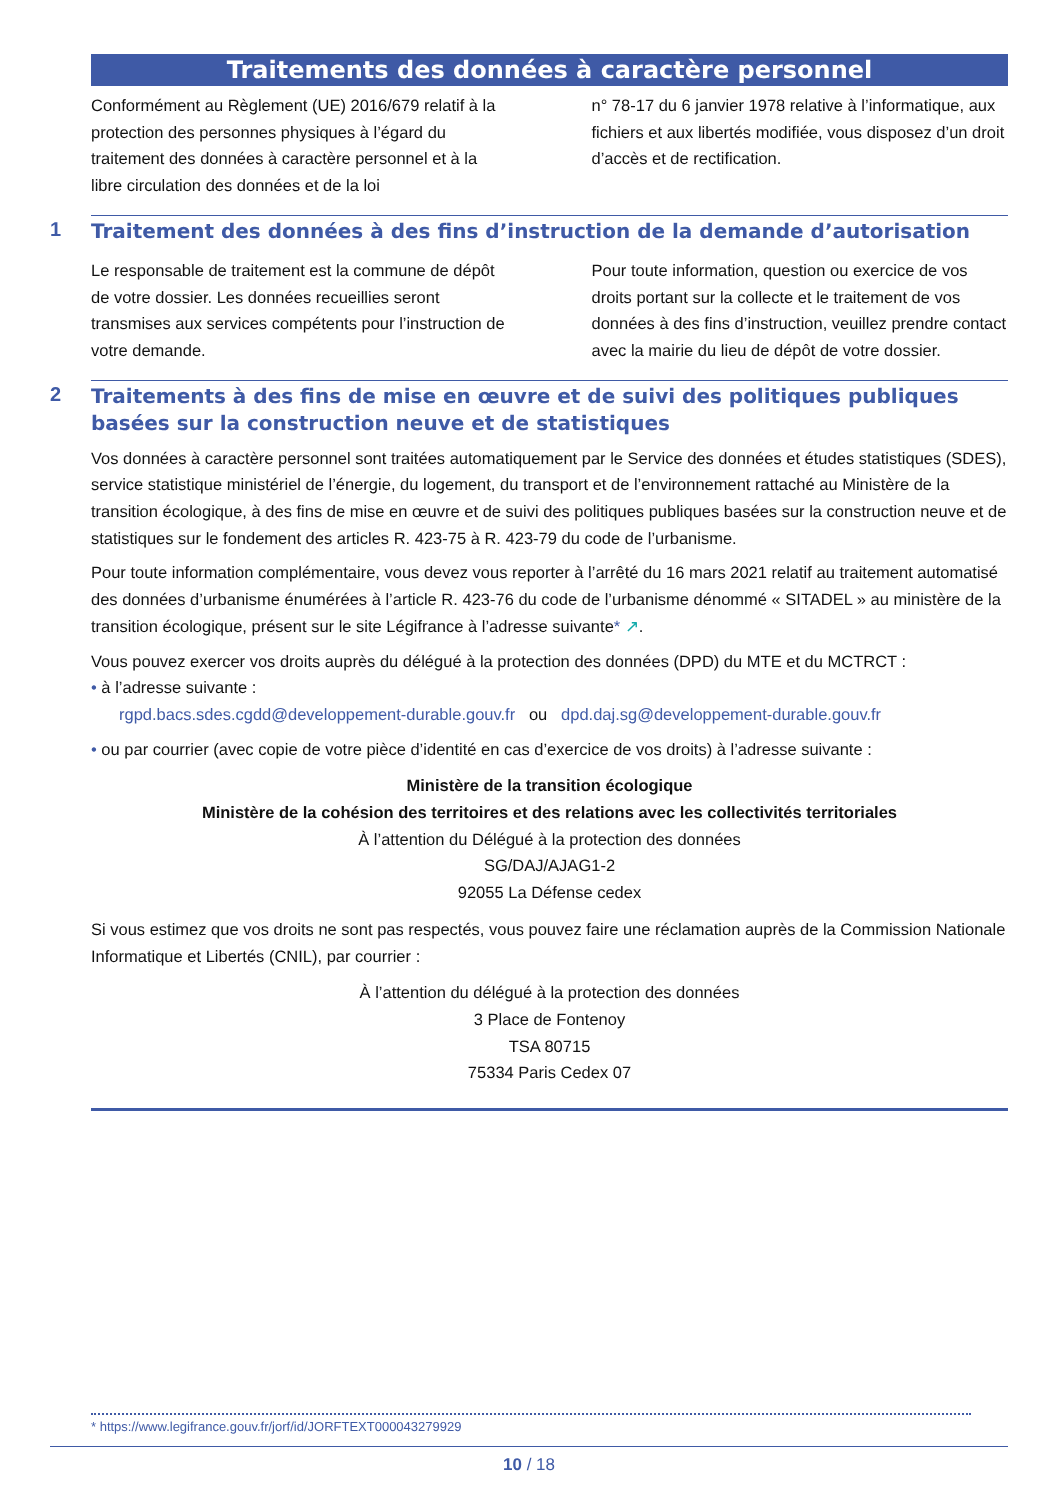Traitements des données à caractère personnel
Conformément au Règlement (UE) 2016/679 relatif à la protection des personnes physiques à l’égard du traitement des données à caractère personnel et à la libre circulation des données et de la loi
n° 78-17 du 6 janvier 1978 relative à l’informatique, aux fichiers et aux libertés modifiée, vous disposez d’un droit d’accès et de rectification.
1
Traitement des données à des fins d’instruction de la demande d’autorisation
Le responsable de traitement est la commune de dépôt de votre dossier. Les données recueillies seront transmises aux services compétents pour l’instruction de votre demande.
Pour toute information, question ou exercice de vos droits portant sur la collecte et le traitement de vos données à des fins d’instruction, veuillez prendre contact avec la mairie du lieu de dépôt de votre dossier.
2
Traitements à des fins de mise en œuvre et de suivi des politiques publiques basées sur la construction neuve et de statistiques
Vos données à caractère personnel sont traitées automatiquement par le Service des données et études statistiques (SDES), service statistique ministériel de l’énergie, du logement, du transport et de l’environnement rattaché au Ministère de la transition écologique, à des fins de mise en œuvre et de suivi des politiques publiques basées sur la construction neuve et de statistiques sur le fondement des articles R. 423-75 à R. 423-79 du code de l’urbanisme.
Pour toute information complémentaire, vous devez vous reporter à l’arrêté du 16 mars 2021 relatif au traitement automatisé des données d’urbanisme énumérées à l’article R. 423-76 du code de l’urbanisme dénommé « SITADEL » au ministère de la transition écologique, présent sur le site Légifrance à l’adresse suivante* ↗.
Vous pouvez exercer vos droits auprès du délégué à la protection des données (DPD) du MTE et du MCTRCT :
• à l’adresse suivante :
rgpd.bacs.sdes.cgdd@developpement-durable.gouv.fr ou dpd.daj.sg@developpement-durable.gouv.fr
• ou par courrier (avec copie de votre pièce d’identité en cas d’exercice de vos droits) à l’adresse suivante :
Ministère de la transition écologique
Ministère de la cohésion des territoires et des relations avec les collectivités territoriales
À l’attention du Délégué à la protection des données
SG/DAJ/AJAG1-2
92055 La Défense cedex
Si vous estimez que vos droits ne sont pas respectés, vous pouvez faire une réclamation auprès de la Commission Nationale Informatique et Libertés (CNIL), par courrier :
À l’attention du délégué à la protection des données
3 Place de Fontenoy
TSA 80715
75334 Paris Cedex 07
* https://www.legifrance.gouv.fr/jorf/id/JORFTEXT000043279929
10 / 18